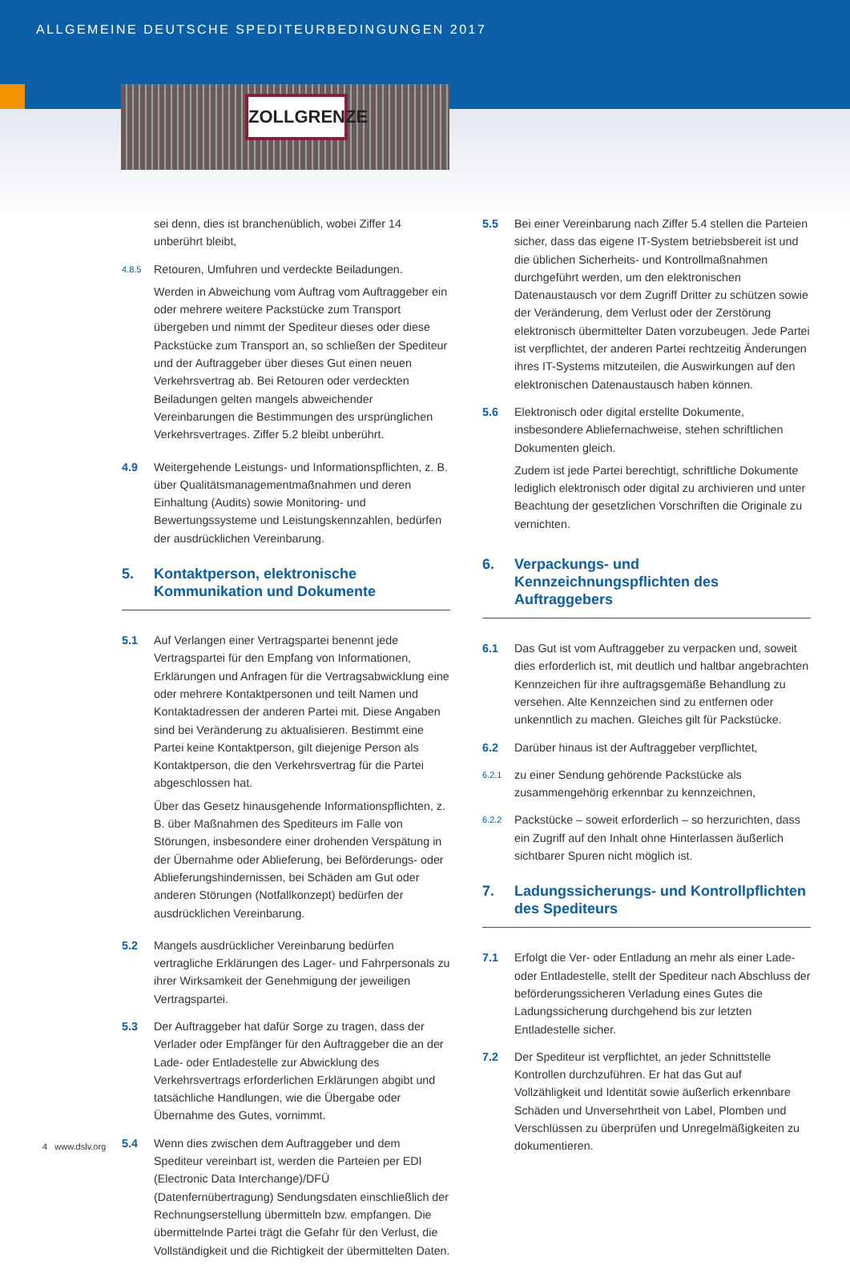ALLGEMEINE DEUTSCHE SPEDITEURBEDINGUNGEN 2017
ZOLLGRENZE
sei denn, dies ist branchenüblich, wobei Ziffer 14 unberührt bleibt,
4.8.5
Retouren, Umfuhren und verdeckte Beiladungen.
Werden in Abweichung vom Auftrag vom Auftraggeber ein oder mehrere weitere Packstücke zum Transport übergeben und nimmt der Spediteur dieses oder diese Packstücke zum Transport an, so schließen der Spediteur und der Auftraggeber über dieses Gut einen neuen Verkehrsvertrag ab. Bei Retouren oder verdeckten Beiladungen gelten mangels abweichender Vereinbarungen die Bestimmungen des ursprünglichen Verkehrsvertrages. Ziffer 5.2 bleibt unberührt.
4.9 Weitergehende Leistungs- und Informationspflichten, z. B. über Qualitätsmanagementmaßnahmen und deren Einhaltung (Audits) sowie Monitoring- und Bewertungssysteme und Leistungskennzahlen, bedürfen der ausdrücklichen Vereinbarung.
5. Kontaktperson, elektronische Kommunikation und Dokumente
5.1 Auf Verlangen einer Vertragspartei benennt jede Vertragspartei für den Empfang von Informationen, Erklärungen und Anfragen für die Vertragsabwicklung eine oder mehrere Kontaktpersonen und teilt Namen und Kontaktadressen der anderen Partei mit. Diese Angaben sind bei Veränderung zu aktualisieren. Bestimmt eine Partei keine Kontaktperson, gilt diejenige Person als Kontaktperson, die den Verkehrsvertrag für die Partei abgeschlossen hat.
Über das Gesetz hinausgehende Informationspflichten, z. B. über Maßnahmen des Spediteurs im Falle von Störungen, insbesondere einer drohenden Verspätung in der Übernahme oder Ablieferung, bei Beförderungs- oder Ablieferungshindernissen, bei Schäden am Gut oder anderen Störungen (Notfallkonzept) bedürfen der ausdrücklichen Vereinbarung.
5.2 Mangels ausdrücklicher Vereinbarung bedürfen vertragliche Erklärungen des Lager- und Fahrpersonals zu ihrer Wirksamkeit der Genehmigung der jeweiligen Vertragspartei.
5.3 Der Auftraggeber hat dafür Sorge zu tragen, dass der Verlader oder Empfänger für den Auftraggeber die an der Lade- oder Entladestelle zur Abwicklung des Verkehrsvertrags erforderlichen Erklärungen abgibt und tatsächliche Handlungen, wie die Übergabe oder Übernahme des Gutes, vornimmt.
5.4 Wenn dies zwischen dem Auftraggeber und dem Spediteur vereinbart ist, werden die Parteien per EDI (Electronic Data Interchange)/DFÜ (Datenfernübertragung) Sendungsdaten einschließlich der Rechnungserstellung übermitteln bzw. empfangen. Die übermittelnde Partei trägt die Gefahr für den Verlust, die Vollständigkeit und die Richtigkeit der übermittelten Daten.
5.5 Bei einer Vereinbarung nach Ziffer 5.4 stellen die Parteien sicher, dass das eigene IT-System betriebsbereit ist und die üblichen Sicherheits- und Kontrollmaßnahmen durchgeführt werden, um den elektronischen Datenaustausch vor dem Zugriff Dritter zu schützen sowie der Veränderung, dem Verlust oder der Zerstörung elektronisch übermittelter Daten vorzubeugen. Jede Partei ist verpflichtet, der anderen Partei rechtzeitig Änderungen ihres IT-Systems mitzuteilen, die Auswirkungen auf den elektronischen Datenaustausch haben können.
5.6 Elektronisch oder digital erstellte Dokumente, insbesondere Abliefernachweise, stehen schriftlichen Dokumenten gleich.
Zudem ist jede Partei berechtigt, schriftliche Dokumente lediglich elektronisch oder digital zu archivieren und unter Beachtung der gesetzlichen Vorschriften die Originale zu vernichten.
6. Verpackungs- und Kennzeichnungspflichten des Auftraggebers
6.1 Das Gut ist vom Auftraggeber zu verpacken und, soweit dies erforderlich ist, mit deutlich und haltbar angebrachten Kennzeichen für ihre auftragsgemäße Behandlung zu versehen. Alte Kennzeichen sind zu entfernen oder unkenntlich zu machen. Gleiches gilt für Packstücke.
6.2 Darüber hinaus ist der Auftraggeber verpflichtet,
6.2.1
zu einer Sendung gehörende Packstücke als zusammengehörig erkennbar zu kennzeichnen,
6.2.2
Packstücke – soweit erforderlich – so herzurichten, dass ein Zugriff auf den Inhalt ohne Hinterlassen äußerlich sichtbarer Spuren nicht möglich ist.
7. Ladungssicherungs- und Kontrollpflichten des Spediteurs
7.1 Erfolgt die Ver- oder Entladung an mehr als einer Lade- oder Entladestelle, stellt der Spediteur nach Abschluss der beförderungssicheren Verladung eines Gutes die Ladungssicherung durchgehend bis zur letzten Entladestelle sicher.
7.2 Der Spediteur ist verpflichtet, an jeder Schnittstelle Kontrollen durchzuführen. Er hat das Gut auf Vollzähligkeit und Identität sowie äußerlich erkennbare Schäden und Unversehrtheit von Label, Plomben und Verschlüssen zu überprüfen und Unregelmäßigkeiten zu dokumentieren.
4 www.dslv.org